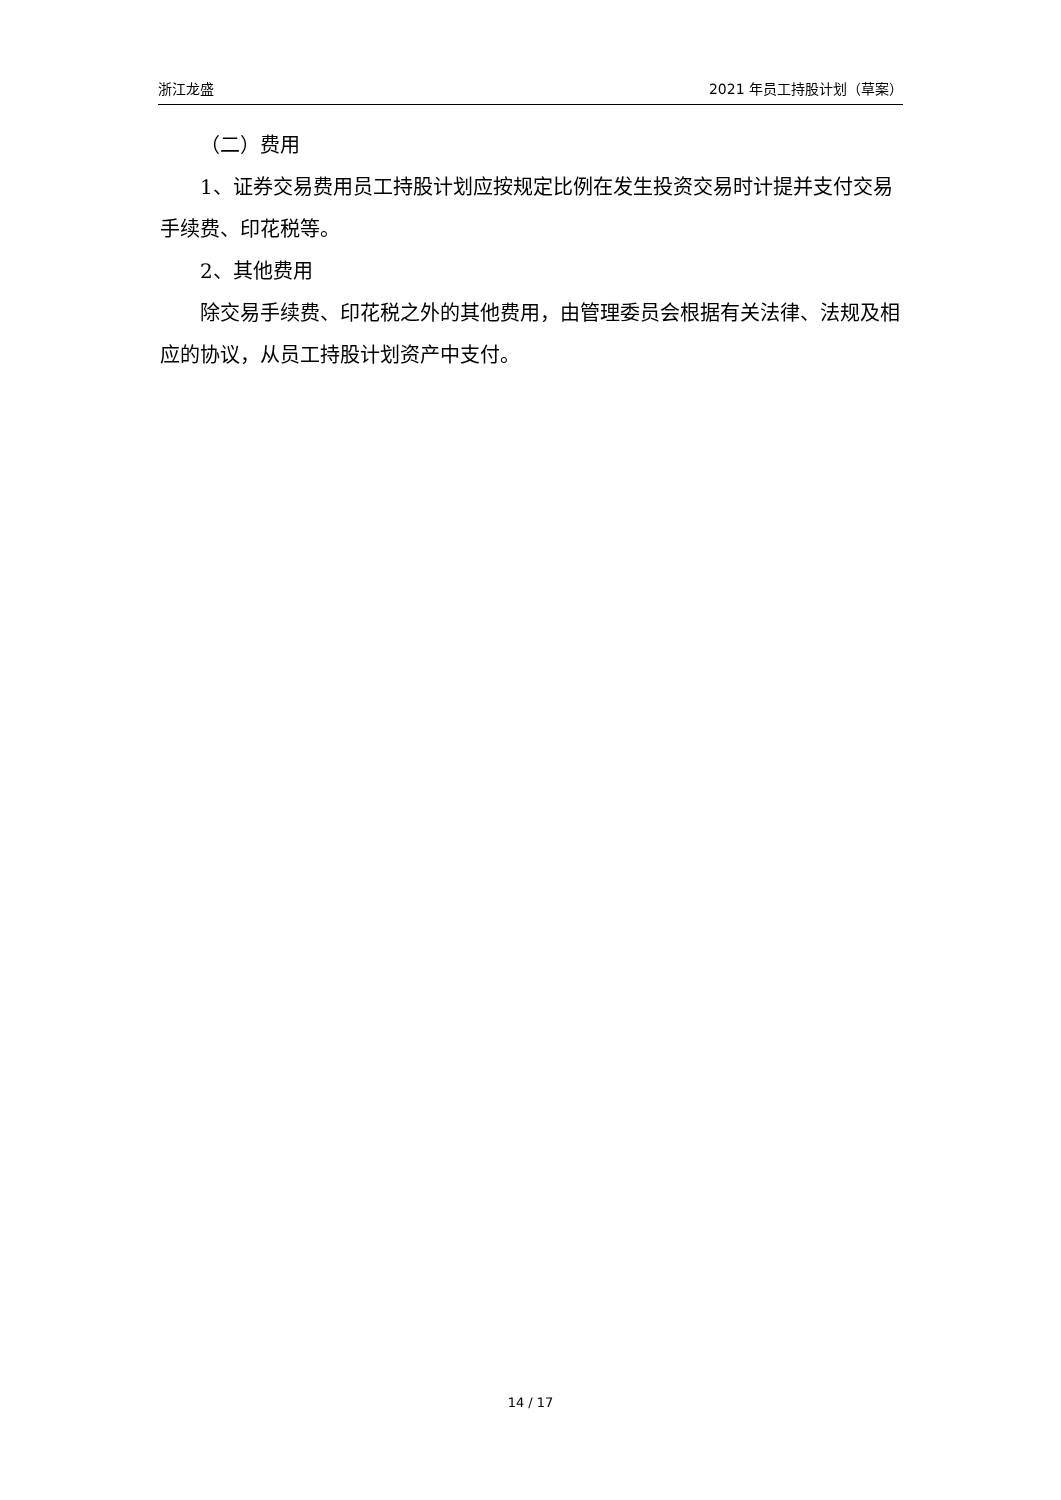浙江龙盛 2021 年员工持股计划（草案）
（二）费用
1、证券交易费用员工持股计划应按规定比例在发生投资交易时计提并支付交易手续费、印花税等。
2、其他费用
除交易手续费、印花税之外的其他费用，由管理委员会根据有关法律、法规及相应的协议，从员工持股计划资产中支付。
14 / 17